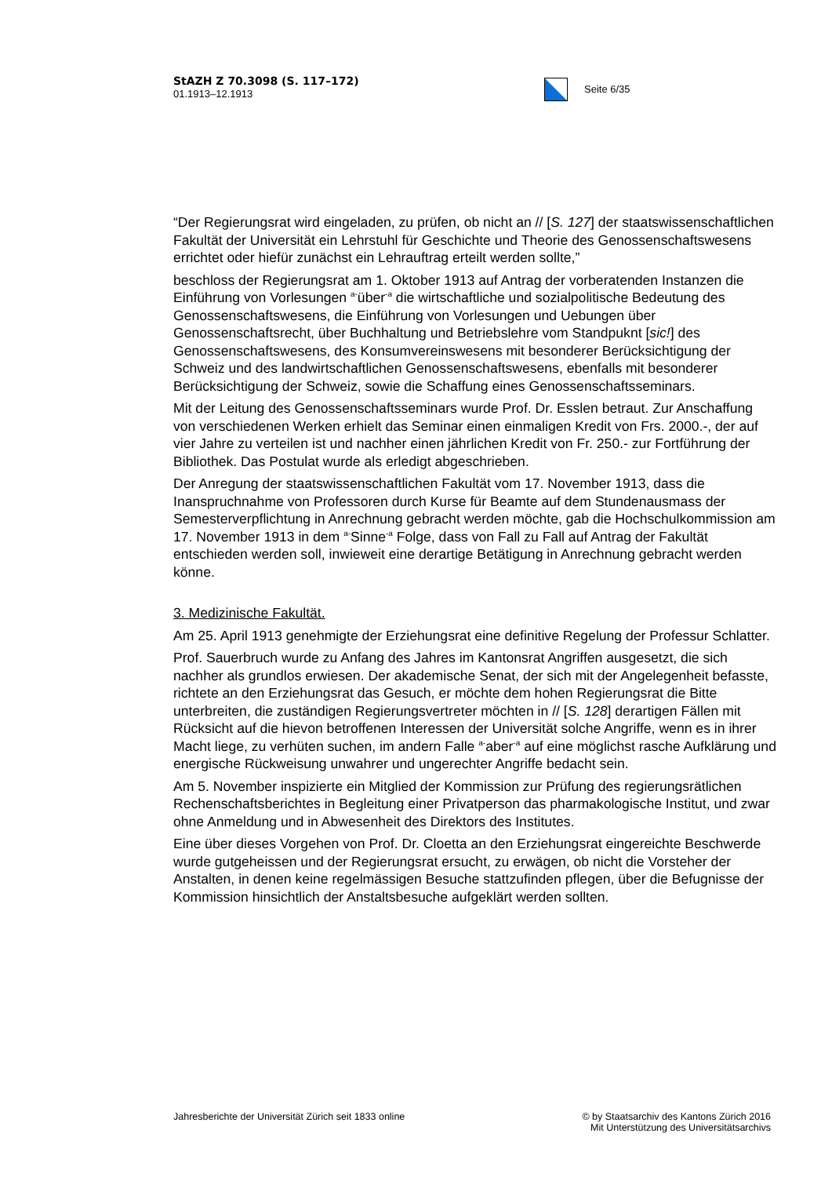StAZH Z 70.3098 (S. 117–172)
01.1913–12.1913
Seite 6/35
“Der Regierungsrat wird eingeladen, zu prüfen, ob nicht an // [S. 127] der staatswissenschaftlichen Fakultät der Universität ein Lehrstuhl für Geschichte und Theorie des Genossenschaftswesens errichtet oder hiefür zunächst ein Lehrauftrag erteilt werden sollte,”
beschloss der Regierungsrat am 1. Oktober 1913 auf Antrag der vorberatenden Instanzen die Einführung von Vorlesungen <sup>a-</sup>über<sup>-a</sup> die wirtschaftliche und sozialpolitische Bedeutung des Genossenschaftswesens, die Einführung von Vorlesungen und Uebungen über Genossenschaftsrecht, über Buchhaltung und Betriebslehre vom Standpuknt [sic!] des Genossenschaftswesens, des Konsumvereinswesens mit besonderer Berücksichtigung der Schweiz und des landwirtschaftlichen Genossenschaftswesens, ebenfalls mit besonderer Berücksichtigung der Schweiz, sowie die Schaffung eines Genossenschaftsseminars.
Mit der Leitung des Genossenschaftsseminars wurde Prof. Dr. Esslen betraut. Zur Anschaffung von verschiedenen Werken erhielt das Seminar einen einmaligen Kredit von Frs. 2000.-, der auf vier Jahre zu verteilen ist und nachher einen jährlichen Kredit von Fr. 250.- zur Fortführung der Bibliothek. Das Postulat wurde als erledigt abgeschrieben.
Der Anregung der staatswissenschaftlichen Fakultät vom 17. November 1913, dass die Inanspruchnahme von Professoren durch Kurse für Beamte auf dem Stundenausmass der Semesterverpflichtung in Anrechnung gebracht werden möchte, gab die Hochschulkommission am 17. November 1913 in dem <sup>a-</sup>Sinne<sup>-a</sup> Folge, dass von Fall zu Fall auf Antrag der Fakultät entschieden werden soll, inwieweit eine derartige Betätigung in Anrechnung gebracht werden könne.
3. Medizinische Fakultät.
Am 25. April 1913 genehmigte der Erziehungsrat eine definitive Regelung der Professur Schlatter.
Prof. Sauerbruch wurde zu Anfang des Jahres im Kantonsrat Angriffen ausgesetzt, die sich nachher als grundlos erwiesen. Der akademische Senat, der sich mit der Angelegenheit befasste, richtete an den Erziehungsrat das Gesuch, er möchte dem hohen Regierungsrat die Bitte unterbreiten, die zuständigen Regierungsvertreter möchten in // [S. 128] derartigen Fällen mit Rücksicht auf die hievon betroffenen Interessen der Universität solche Angriffe, wenn es in ihrer Macht liege, zu verhüten suchen, im andern Falle <sup>a-</sup>aber<sup>-a</sup> auf eine möglichst rasche Aufklärung und energische Rückweisung unwahrer und ungerechter Angriffe bedacht sein.
Am 5. November inspizierte ein Mitglied der Kommission zur Prüfung des regierungsrätlichen Rechenschaftsberichtes in Begleitung einer Privatperson das pharmakologische Institut, und zwar ohne Anmeldung und in Abwesenheit des Direktors des Institutes.
Eine über dieses Vorgehen von Prof. Dr. Cloetta an den Erziehungsrat eingereichte Beschwerde wurde gutgeheissen und der Regierungsrat ersucht, zu erwägen, ob nicht die Vorsteher der Anstalten, in denen keine regelmässigen Besuche stattzufinden pflegen, über die Befugnisse der Kommission hinsichtlich der Anstaltsbesuche aufgeklärt werden sollten.
Jahresberichte der Universität Zürich seit 1833 online
© by Staatsarchiv des Kantons Zürich 2016
Mit Unterstützung des Universitätsarchivs